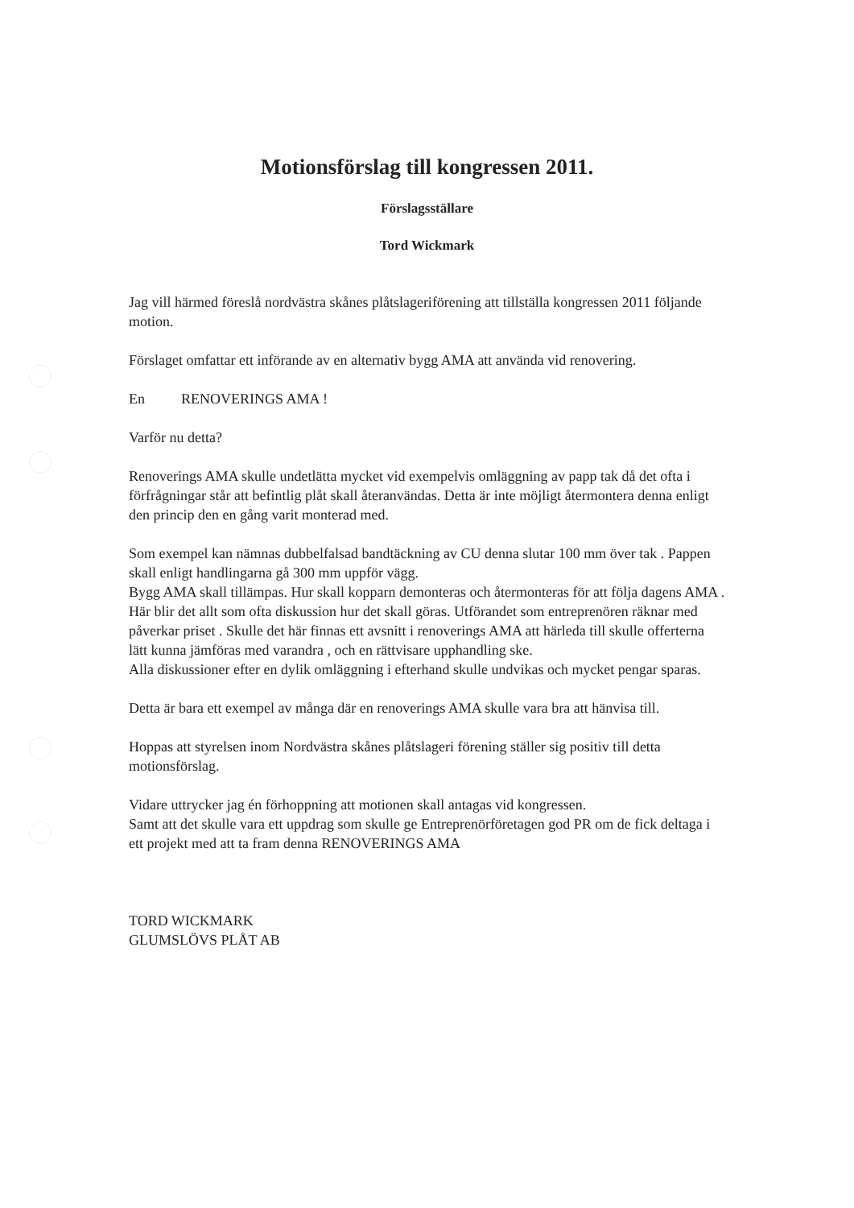Motionsförslag till kongressen 2011.
Förslagsställare
Tord Wickmark
Jag vill härmed föreslå nordvästra skånes plåtslageriförening att tillställa kongressen 2011 följande motion.
Förslaget omfattar ett införande av en alternativ bygg AMA att använda vid renovering.
En RENOVERINGS AMA !
Varför nu detta?
Renoverings AMA skulle undetlätta mycket vid exempelvis omläggning av papp tak då det ofta i förfrågningar står att befintlig plåt skall återanvändas. Detta är inte möjligt återmontera denna enligt den princip den en gång varit monterad med.
Som exempel kan nämnas dubbelfalsad bandtäckning av CU denna slutar 100 mm över tak . Pappen skall enligt handlingarna gå 300 mm uppför vägg.
Bygg AMA skall tillämpas. Hur skall kopparn demonteras och återmonteras för att följa dagens AMA . Här blir det allt som ofta diskussion hur det skall göras. Utförandet som entreprenören räknar med påverkar priset . Skulle det här finnas ett avsnitt i renoverings AMA att härleda till skulle offerterna lätt kunna jämföras med varandra , och en rättvisare upphandling ske.
Alla diskussioner efter en dylik omläggning i efterhand skulle undvikas och mycket pengar sparas.
Detta är bara ett exempel av många där en renoverings AMA skulle vara bra att hänvisa till.
Hoppas att styrelsen inom Nordvästra skånes plåtslageri förening ställer sig positiv till detta motionsförslag.
Vidare uttrycker jag én förhoppning att motionen skall antagas vid kongressen.
Samt att det skulle vara ett uppdrag som skulle ge Entreprenörföretagen god PR om de fick deltaga i ett projekt med att ta fram denna RENOVERINGS AMA
TORD WICKMARK
GLUMSLÖVS PLÅT AB